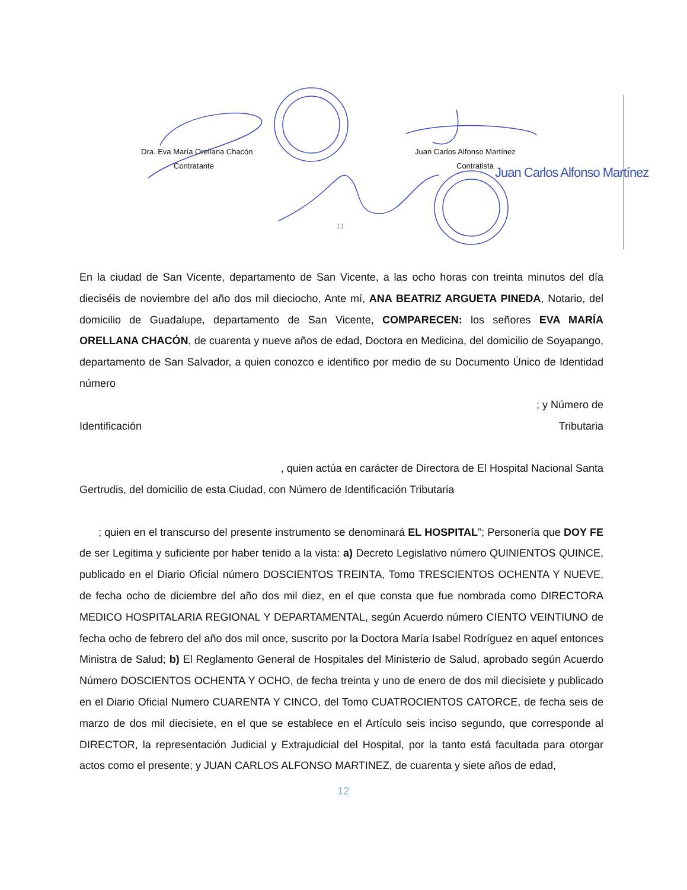Dra. Eva María Orellana Chacón
Contratante
Juan Carlos Alfonso Martínez
Contratista Juan Carlos Alfonso Martínez
11
En la ciudad de San Vicente, departamento de San Vicente, a las ocho horas con treinta minutos del día dieciséis de noviembre del año dos mil dieciocho, Ante mí, ANA BEATRIZ ARGUETA PINEDA, Notario, del domicilio de Guadalupe, departamento de San Vicente, COMPARECEN: los señores EVA MARÍA ORELLANA CHACÓN, de cuarenta y nueve años de edad, Doctora en Medicina, del domicilio de Soyapango, departamento de San Salvador, a quien conozco e identifico por medio de su Documento Único de Identidad número
; y Número de
Identificación Tributaria
, quien actúa en carácter de Directora de El Hospital Nacional Santa
Gertrudis, del domicilio de esta Ciudad, con Número de Identificación Tributaria
; quien en el transcurso del presente instrumento se denominará EL HOSPITAL”; Personería que DOY FE de ser Legitima y suficiente por haber tenido a la vista: a) Decreto Legislativo número QUINIENTOS QUINCE, publicado en el Diario Oficial número DOSCIENTOS TREINTA, Tomo TRESCIENTOS OCHENTA Y NUEVE, de fecha ocho de diciembre del año dos mil diez, en el que consta que fue nombrada como DIRECTORA MEDICO HOSPITALARIA REGIONAL Y DEPARTAMENTAL, según Acuerdo número CIENTO VEINTIUNO de fecha ocho de febrero del año dos mil once, suscrito por la Doctora María Isabel Rodríguez en aquel entonces Ministra de Salud; b) El Reglamento General de Hospitales del Ministerio de Salud, aprobado según Acuerdo Número DOSCIENTOS OCHENTA Y OCHO, de fecha treinta y uno de enero de dos mil diecisiete y publicado en el Diario Oficial Numero CUARENTA Y CINCO, del Tomo CUATROCIENTOS CATORCE, de fecha seis de marzo de dos mil diecisiete, en el que se establece en el Artículo seis inciso segundo, que corresponde al DIRECTOR, la representación Judicial y Extrajudicial del Hospital, por la tanto está facultada para otorgar actos como el presente; y JUAN CARLOS ALFONSO MARTINEZ, de cuarenta y siete años de edad,
12